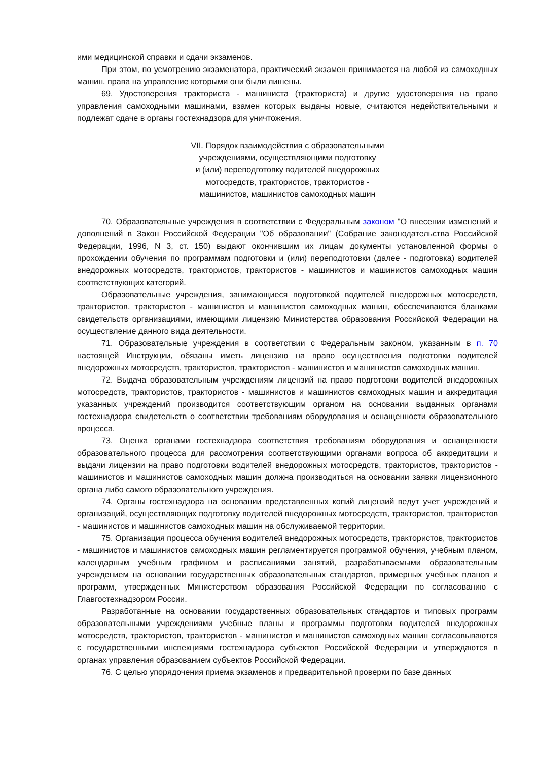ими медицинской справки и сдачи экзаменов.
При этом, по усмотрению экзаменатора, практический экзамен принимается на любой из самоходных машин, права на управление которыми они были лишены.
69. Удостоверения тракториста - машиниста (тракториста) и другие удостоверения на право управления самоходными машинами, взамен которых выданы новые, считаются недействительными и подлежат сдаче в органы гостехнадзора для уничтожения.
VII. Порядок взаимодействия с образовательными
учреждениями, осуществляющими подготовку
и (или) переподготовку водителей внедорожных
мотосредств, трактористов, трактористов -
машинистов, машинистов самоходных машин
70. Образовательные учреждения в соответствии с Федеральным законом "О внесении изменений и дополнений в Закон Российской Федерации "Об образовании" (Собрание законодательства Российской Федерации, 1996, N 3, ст. 150) выдают окончившим их лицам документы установленной формы о прохождении обучения по программам подготовки и (или) переподготовки (далее - подготовка) водителей внедорожных мотосредств, трактористов, трактористов - машинистов и машинистов самоходных машин соответствующих категорий.
Образовательные учреждения, занимающиеся подготовкой водителей внедорожных мотосредств, трактористов, трактористов - машинистов и машинистов самоходных машин, обеспечиваются бланками свидетельств организациями, имеющими лицензию Министерства образования Российской Федерации на осуществление данного вида деятельности.
71. Образовательные учреждения в соответствии с Федеральным законом, указанным в п. 70 настоящей Инструкции, обязаны иметь лицензию на право осуществления подготовки водителей внедорожных мотосредств, трактористов, трактористов - машинистов и машинистов самоходных машин.
72. Выдача образовательным учреждениям лицензий на право подготовки водителей внедорожных мотосредств, трактористов, трактористов - машинистов и машинистов самоходных машин и аккредитация указанных учреждений производится соответствующим органом на основании выданных органами гостехнадзора свидетельств о соответствии требованиям оборудования и оснащенности образовательного процесса.
73. Оценка органами гостехнадзора соответствия требованиям оборудования и оснащенности образовательного процесса для рассмотрения соответствующими органами вопроса об аккредитации и выдачи лицензии на право подготовки водителей внедорожных мотосредств, трактористов, трактористов - машинистов и машинистов самоходных машин должна производиться на основании заявки лицензионного органа либо самого образовательного учреждения.
74. Органы гостехнадзора на основании представленных копий лицензий ведут учет учреждений и организаций, осуществляющих подготовку водителей внедорожных мотосредств, трактористов, трактористов - машинистов и машинистов самоходных машин на обслуживаемой территории.
75. Организация процесса обучения водителей внедорожных мотосредств, трактористов, трактористов - машинистов и машинистов самоходных машин регламентируется программой обучения, учебным планом, календарным учебным графиком и расписаниями занятий, разрабатываемыми образовательным учреждением на основании государственных образовательных стандартов, примерных учебных планов и программ, утвержденных Министерством образования Российской Федерации по согласованию с Главгостехнадзором России.
Разработанные на основании государственных образовательных стандартов и типовых программ образовательными учреждениями учебные планы и программы подготовки водителей внедорожных мотосредств, трактористов, трактористов - машинистов и машинистов самоходных машин согласовываются с государственными инспекциями гостехнадзора субъектов Российской Федерации и утверждаются в органах управления образованием субъектов Российской Федерации.
76. С целью упорядочения приема экзаменов и предварительной проверки по базе данных